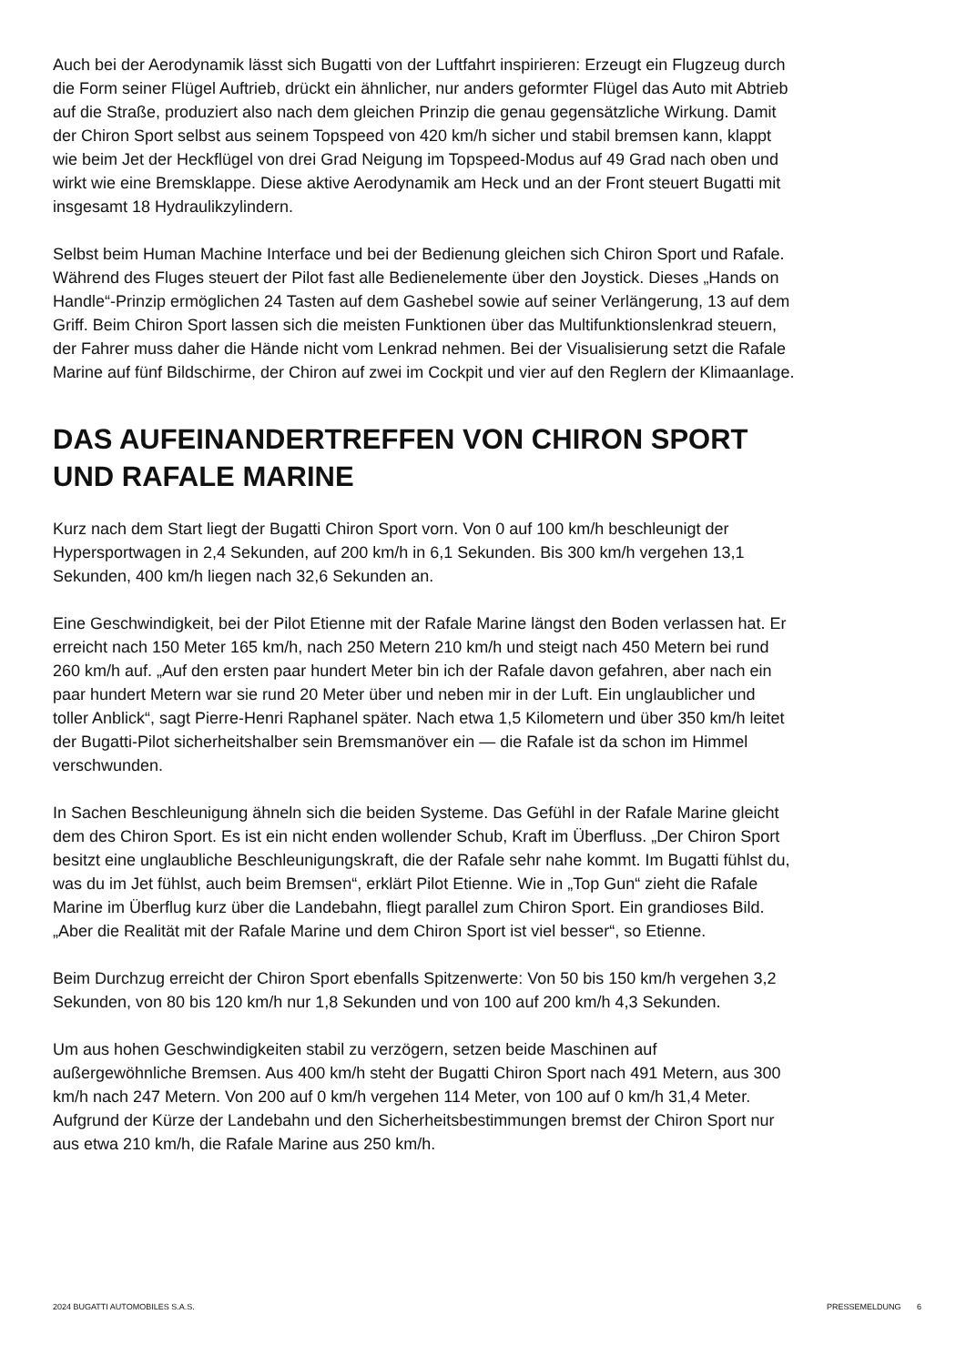Auch bei der Aerodynamik lässt sich Bugatti von der Luftfahrt inspirieren: Erzeugt ein Flugzeug durch die Form seiner Flügel Auftrieb, drückt ein ähnlicher, nur anders geformter Flügel das Auto mit Abtrieb auf die Straße, produziert also nach dem gleichen Prinzip die genau gegensätzliche Wirkung. Damit der Chiron Sport selbst aus seinem Topspeed von 420 km/h sicher und stabil bremsen kann, klappt wie beim Jet der Heckflügel von drei Grad Neigung im Topspeed-Modus auf 49 Grad nach oben und wirkt wie eine Bremsklappe. Diese aktive Aerodynamik am Heck und an der Front steuert Bugatti mit insgesamt 18 Hydraulikzylindern.
Selbst beim Human Machine Interface und bei der Bedienung gleichen sich Chiron Sport und Rafale. Während des Fluges steuert der Pilot fast alle Bedienelemente über den Joystick. Dieses „Hands on Handle“-Prinzip ermöglichen 24 Tasten auf dem Gashebel sowie auf seiner Verlängerung, 13 auf dem Griff. Beim Chiron Sport lassen sich die meisten Funktionen über das Multifunktionslenkrad steuern, der Fahrer muss daher die Hände nicht vom Lenkrad nehmen. Bei der Visualisierung setzt die Rafale Marine auf fünf Bildschirme, der Chiron auf zwei im Cockpit und vier auf den Reglern der Klimaanlage.
DAS AUFEINANDERTREFFEN VON CHIRON SPORT UND RAFALE MARINE
Kurz nach dem Start liegt der Bugatti Chiron Sport vorn. Von 0 auf 100 km/h beschleunigt der Hypersportwagen in 2,4 Sekunden, auf 200 km/h in 6,1 Sekunden. Bis 300 km/h vergehen 13,1 Sekunden, 400 km/h liegen nach 32,6 Sekunden an.
Eine Geschwindigkeit, bei der Pilot Etienne mit der Rafale Marine längst den Boden verlassen hat. Er erreicht nach 150 Meter 165 km/h, nach 250 Metern 210 km/h und steigt nach 450 Metern bei rund 260 km/h auf. „Auf den ersten paar hundert Meter bin ich der Rafale davon gefahren, aber nach ein paar hundert Metern war sie rund 20 Meter über und neben mir in der Luft. Ein unglaublicher und toller Anblick“, sagt Pierre-Henri Raphanel später. Nach etwa 1,5 Kilometern und über 350 km/h leitet der Bugatti-Pilot sicherheitshalber sein Bremsmanöver ein — die Rafale ist da schon im Himmel verschwunden.
In Sachen Beschleunigung ähneln sich die beiden Systeme. Das Gefühl in der Rafale Marine gleicht dem des Chiron Sport. Es ist ein nicht enden wollender Schub, Kraft im Überfluss. „Der Chiron Sport besitzt eine unglaubliche Beschleunigungskraft, die der Rafale sehr nahe kommt. Im Bugatti fühlst du, was du im Jet fühlst, auch beim Bremsen“, erklärt Pilot Etienne. Wie in „Top Gun“ zieht die Rafale Marine im Überflug kurz über die Landebahn, fliegt parallel zum Chiron Sport. Ein grandioses Bild. „Aber die Realität mit der Rafale Marine und dem Chiron Sport ist viel besser“, so Etienne.
Beim Durchzug erreicht der Chiron Sport ebenfalls Spitzenwerte: Von 50 bis 150 km/h vergehen 3,2 Sekunden, von 80 bis 120 km/h nur 1,8 Sekunden und von 100 auf 200 km/h 4,3 Sekunden.
Um aus hohen Geschwindigkeiten stabil zu verzögern, setzen beide Maschinen auf außergewöhnliche Bremsen. Aus 400 km/h steht der Bugatti Chiron Sport nach 491 Metern, aus 300 km/h nach 247 Metern. Von 200 auf 0 km/h vergehen 114 Meter, von 100 auf 0 km/h 31,4 Meter. Aufgrund der Kürze der Landebahn und den Sicherheitsbestimmungen bremst der Chiron Sport nur aus etwa 210 km/h, die Rafale Marine aus 250 km/h.
2024 BUGATTI AUTOMOBILES S.A.S. PRESSEMELDUNG 6